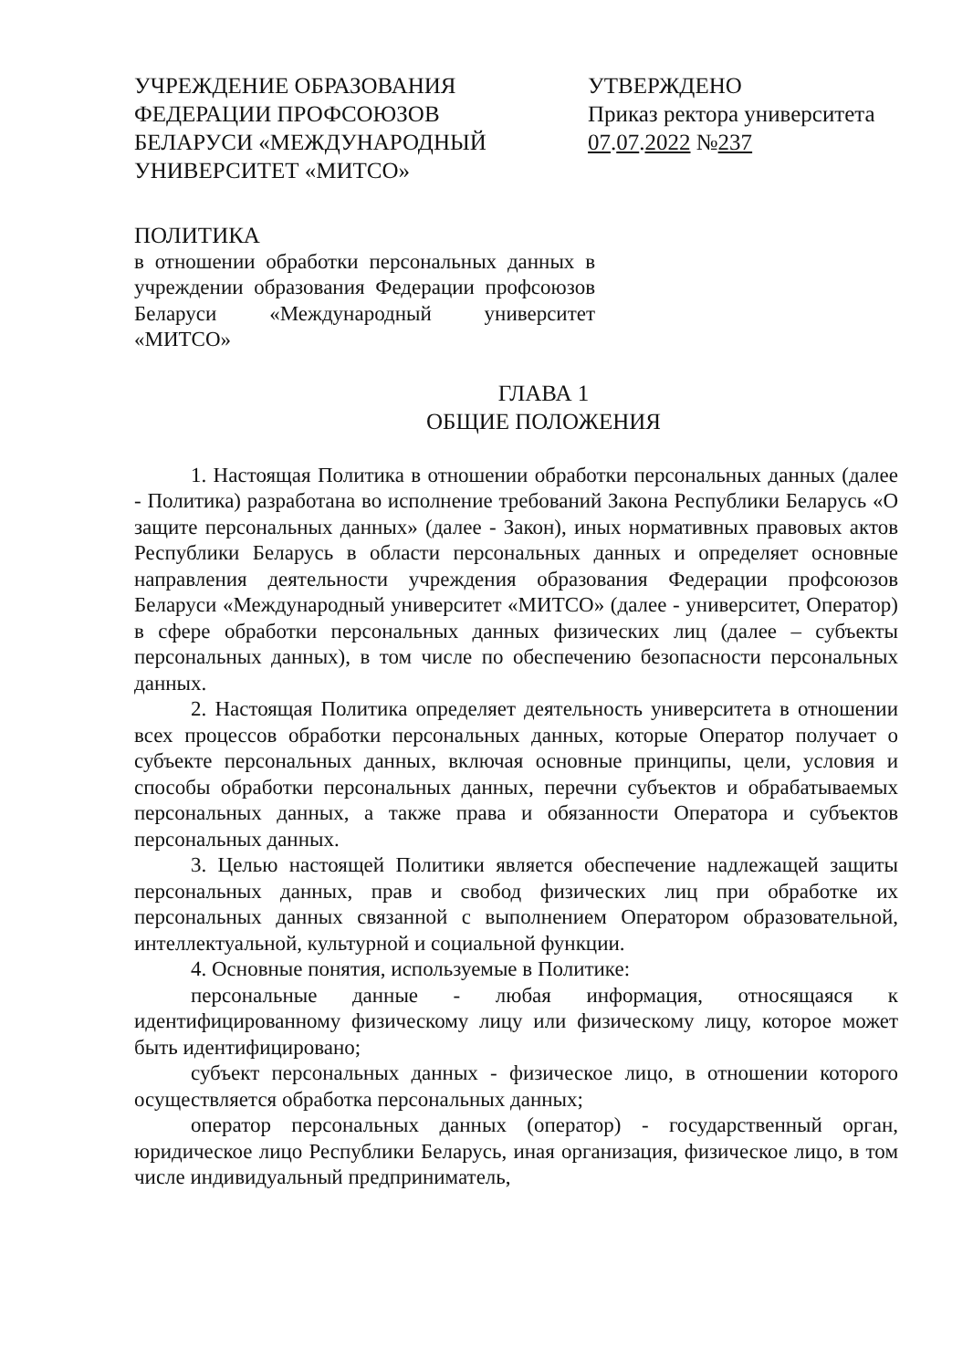УЧРЕЖДЕНИЕ ОБРАЗОВАНИЯ ФЕДЕРАЦИИ ПРОФСОЮЗОВ БЕЛАРУСИ «МЕЖДУНАРОДНЫЙ УНИВЕРСИТЕТ «МИТСО»
УТВЕРЖДЕНО
Приказ ректора университета
07.07.2022 №237
ПОЛИТИКА
в отношении обработки персональных данных в учреждении образования Федерации профсоюзов Беларуси «Международный университет «МИТСО»
ГЛАВА 1
ОБЩИЕ ПОЛОЖЕНИЯ
1. Настоящая Политика в отношении обработки персональных данных (далее - Политика) разработана во исполнение требований Закона Республики Беларусь «О защите персональных данных» (далее - Закон), иных нормативных правовых актов Республики Беларусь в области персональных данных и определяет основные направления деятельности учреждения образования Федерации профсоюзов Беларуси «Международный университет «МИТСО» (далее - университет, Оператор) в сфере обработки персональных данных физических лиц (далее – субъекты персональных данных), в том числе по обеспечению безопасности персональных данных.
2. Настоящая Политика определяет деятельность университета в отношении всех процессов обработки персональных данных, которые Оператор получает о субъекте персональных данных, включая основные принципы, цели, условия и способы обработки персональных данных, перечни субъектов и обрабатываемых персональных данных, а также права и обязанности Оператора и субъектов персональных данных.
3. Целью настоящей Политики является обеспечение надлежащей защиты персональных данных, прав и свобод физических лиц при обработке их персональных данных связанной с выполнением Оператором образовательной, интеллектуальной, культурной и социальной функции.
4. Основные понятия, используемые в Политике:
персональные данные - любая информация, относящаяся к идентифицированному физическому лицу или физическому лицу, которое может быть идентифицировано;
субъект персональных данных - физическое лицо, в отношении которого осуществляется обработка персональных данных;
оператор персональных данных (оператор) - государственный орган, юридическое лицо Республики Беларусь, иная организация, физическое лицо, в том числе индивидуальный предприниматель,